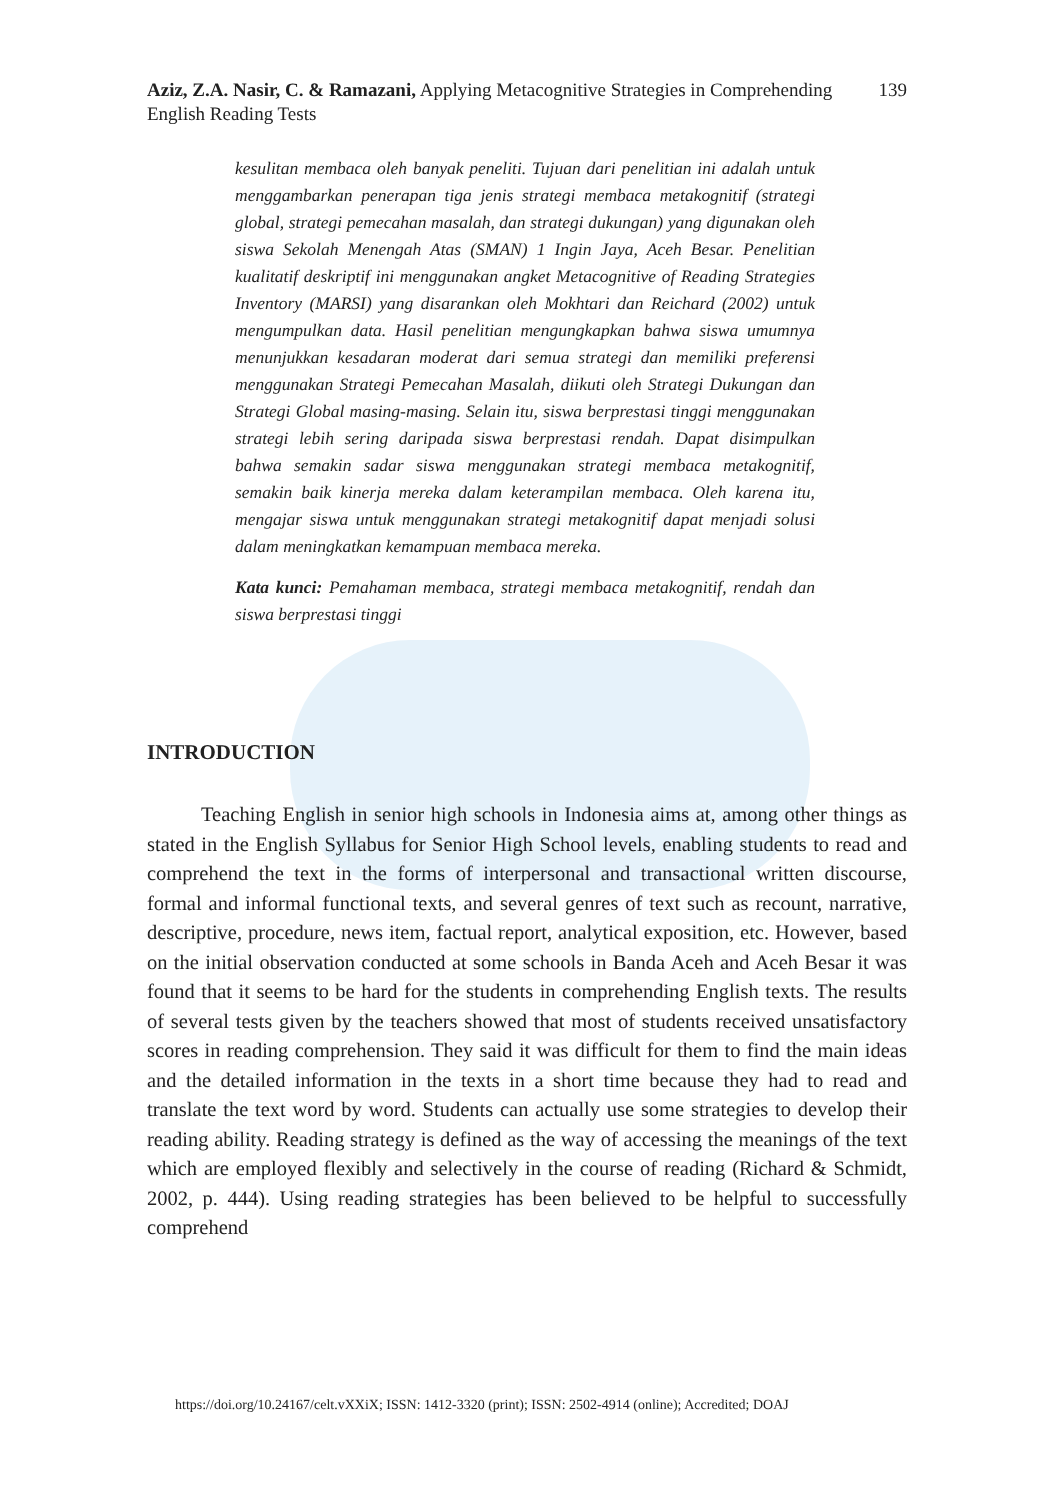139 Aziz, Z.A. Nasir, C. & Ramazani, Applying Metacognitive Strategies in Comprehending English Reading Tests
kesulitan membaca oleh banyak peneliti. Tujuan dari penelitian ini adalah untuk menggambarkan penerapan tiga jenis strategi membaca metakognitif (strategi global, strategi pemecahan masalah, dan strategi dukungan) yang digunakan oleh siswa Sekolah Menengah Atas (SMAN) 1 Ingin Jaya, Aceh Besar. Penelitian kualitatif deskriptif ini menggunakan angket Metacognitive of Reading Strategies Inventory (MARSI) yang disarankan oleh Mokhtari dan Reichard (2002) untuk mengumpulkan data. Hasil penelitian mengungkapkan bahwa siswa umumnya menunjukkan kesadaran moderat dari semua strategi dan memiliki preferensi menggunakan Strategi Pemecahan Masalah, diikuti oleh Strategi Dukungan dan Strategi Global masing-masing. Selain itu, siswa berprestasi tinggi menggunakan strategi lebih sering daripada siswa berprestasi rendah. Dapat disimpulkan bahwa semakin sadar siswa menggunakan strategi membaca metakognitif, semakin baik kinerja mereka dalam keterampilan membaca. Oleh karena itu, mengajar siswa untuk menggunakan strategi metakognitif dapat menjadi solusi dalam meningkatkan kemampuan membaca mereka.
Kata kunci: Pemahaman membaca, strategi membaca metakognitif, rendah dan siswa berprestasi tinggi
INTRODUCTION
Teaching English in senior high schools in Indonesia aims at, among other things as stated in the English Syllabus for Senior High School levels, enabling students to read and comprehend the text in the forms of interpersonal and transactional written discourse, formal and informal functional texts, and several genres of text such as recount, narrative, descriptive, procedure, news item, factual report, analytical exposition, etc. However, based on the initial observation conducted at some schools in Banda Aceh and Aceh Besar it was found that it seems to be hard for the students in comprehending English texts. The results of several tests given by the teachers showed that most of students received unsatisfactory scores in reading comprehension. They said it was difficult for them to find the main ideas and the detailed information in the texts in a short time because they had to read and translate the text word by word. Students can actually use some strategies to develop their reading ability. Reading strategy is defined as the way of accessing the meanings of the text which are employed flexibly and selectively in the course of reading (Richard & Schmidt, 2002, p. 444). Using reading strategies has been believed to be helpful to successfully comprehend
https://doi.org/10.24167/celt.vXXiX; ISSN: 1412-3320 (print); ISSN: 2502-4914 (online); Accredited; DOAJ